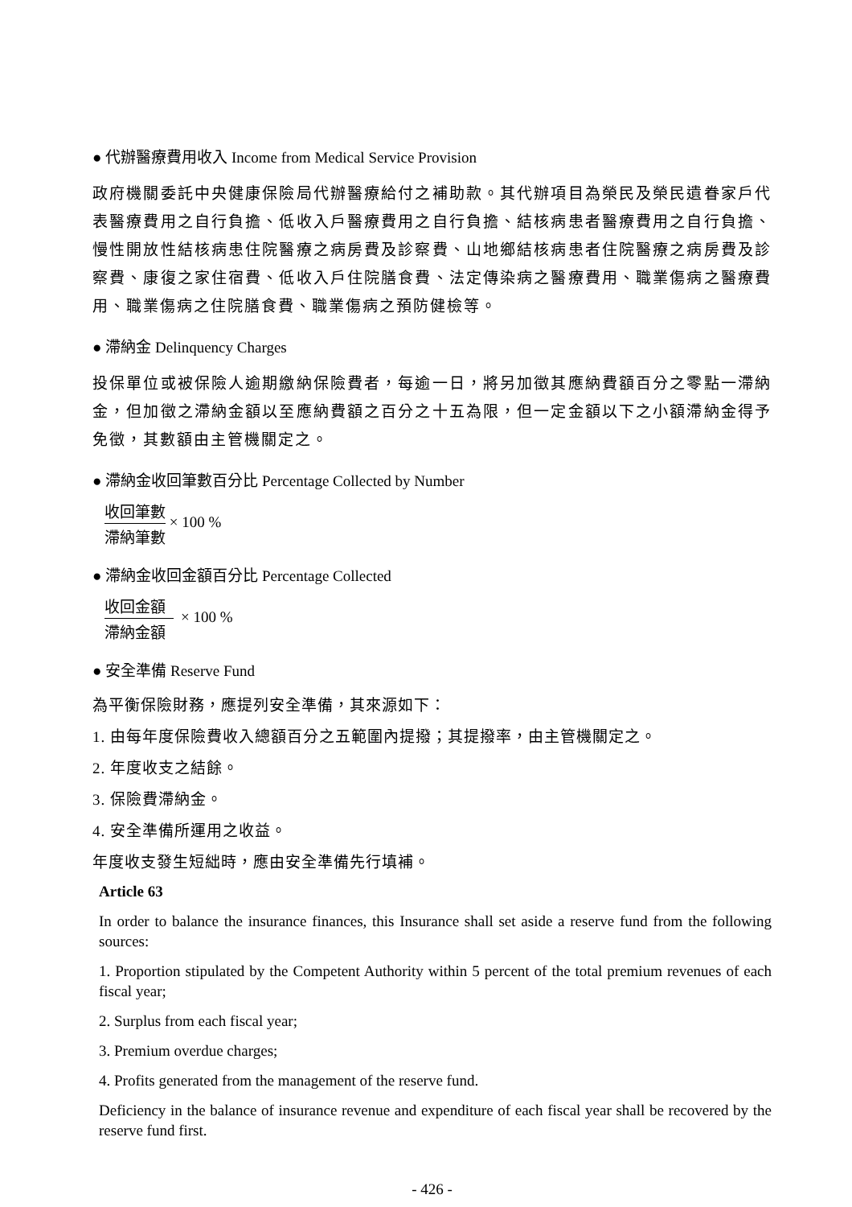● 代辦醫療費用收入 Income from Medical Service Provision
政府機關委託中央健康保險局代辦醫療給付之補助款。其代辦項目為榮民及榮民遺眷家戶代表醫療費用之自行負擔、低收入戶醫療費用之自行負擔、結核病患者醫療費用之自行負擔、慢性開放性結核病患住院醫療之病房費及診察費、山地鄉結核病患者住院醫療之病房費及診察費、康復之家住宿費、低收入戶住院膳食費、法定傳染病之醫療費用、職業傷病之醫療費用、職業傷病之住院膳食費、職業傷病之預防健檢等。
● 滯納金 Delinquency Charges
投保單位或被保險人逾期繳納保險費者，每逾一日，將另加徵其應納費額百分之零點一滯納金，但加徵之滯納金額以至應納費額之百分之十五為限，但一定金額以下之小額滯納金得予免徵，其數額由主管機關定之。
● 滯納金收回筆數百分比 Percentage Collected by Number
收回筆數
滯納筆數
× 100 %
● 滯納金收回金額百分比 Percentage Collected
收回金額
滯納金額
× 100 %
● 安全準備 Reserve Fund
為平衡保險財務，應提列安全準備，其來源如下：
1. 由每年度保險費收入總額百分之五範圍內提撥；其提撥率，由主管機關定之。
2. 年度收支之結餘。
3. 保險費滯納金。
4. 安全準備所運用之收益。
年度收支發生短絀時，應由安全準備先行填補。
Article 63
In order to balance the insurance finances, this Insurance shall set aside a reserve fund from the following sources:
1. Proportion stipulated by the Competent Authority within 5 percent of the total premium revenues of each fiscal year;
2. Surplus from each fiscal year;
3. Premium overdue charges;
4. Profits generated from the management of the reserve fund.
Deficiency in the balance of insurance revenue and expenditure of each fiscal year shall be recovered by the reserve fund first.
- 426 -